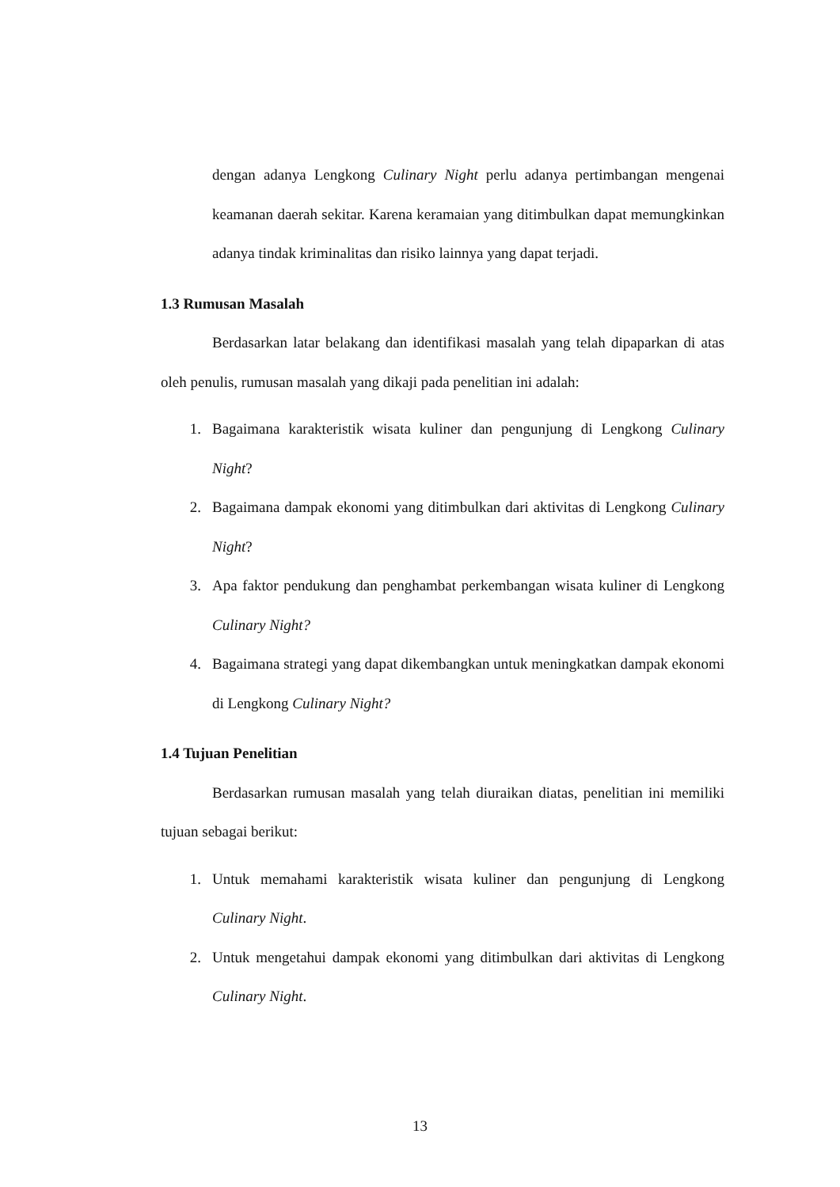dengan adanya Lengkong Culinary Night perlu adanya pertimbangan mengenai keamanan daerah sekitar. Karena keramaian yang ditimbulkan dapat memungkinkan adanya tindak kriminalitas dan risiko lainnya yang dapat terjadi.
1.3 Rumusan Masalah
Berdasarkan latar belakang dan identifikasi masalah yang telah dipaparkan di atas oleh penulis, rumusan masalah yang dikaji pada penelitian ini adalah:
1. Bagaimana karakteristik wisata kuliner dan pengunjung di Lengkong Culinary Night?
2. Bagaimana dampak ekonomi yang ditimbulkan dari aktivitas di Lengkong Culinary Night?
3. Apa faktor pendukung dan penghambat perkembangan wisata kuliner di Lengkong Culinary Night?
4. Bagaimana strategi yang dapat dikembangkan untuk meningkatkan dampak ekonomi di Lengkong Culinary Night?
1.4 Tujuan Penelitian
Berdasarkan rumusan masalah yang telah diuraikan diatas, penelitian ini memiliki tujuan sebagai berikut:
1. Untuk memahami karakteristik wisata kuliner dan pengunjung di Lengkong Culinary Night.
2. Untuk mengetahui dampak ekonomi yang ditimbulkan dari aktivitas di Lengkong Culinary Night.
13